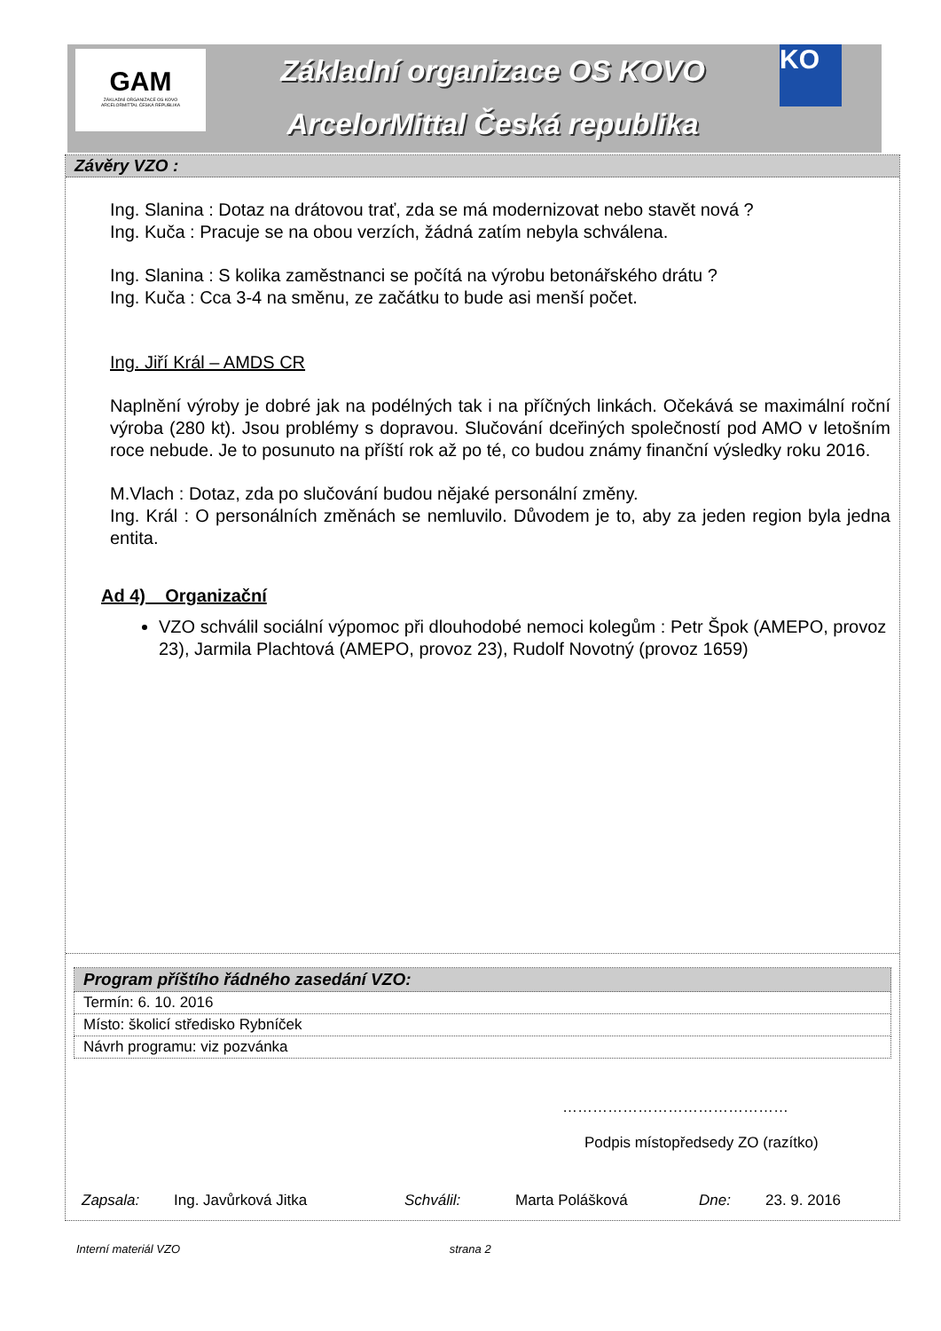GAM
ZÁKLADNÍ ORGANIZACE OS KOVO
ARCELORMITTAL ČESKÁ REPUBLIKA
Základní organizace OS KOVO
ArcelorMittal Česká republika
KO
Závěry VZO :
Ing. Slanina : Dotaz na drátovou trať, zda se má modernizovat nebo stavět nová ?
Ing. Kuča : Pracuje se na obou verzích, žádná zatím nebyla schválena.
Ing. Slanina : S kolika zaměstnanci se počítá na výrobu betonářského drátu ?
Ing. Kuča : Cca 3-4 na směnu, ze začátku to bude asi menší počet.
Ing. Jiří Král – AMDS CR
Naplnění výroby je dobré jak na podélných tak i na příčných linkách. Očekává se maximální roční výroba (280 kt). Jsou problémy s dopravou. Slučování dceřiných společností pod AMO v letošním roce nebude. Je to posunuto na příští rok až po té, co budou známy finanční výsledky roku 2016.
M.Vlach : Dotaz, zda po slučování budou nějaké personální změny.
Ing. Král : O personálních změnách se nemluvilo. Důvodem je to, aby za jeden region byla jedna entita.
Ad 4) Organizační
VZO schválil sociální výpomoc při dlouhodobé nemoci kolegům : Petr Špok (AMEPO, provoz 23), Jarmila Plachtová (AMEPO, provoz 23), Rudolf Novotný (provoz 1659)
| Program příštího řádného zasedání VZO: |
| --- |
| Termín: 6. 10. 2016 |
| Místo: školicí středisko Rybníček |
| Návrh programu: viz pozvánka |
………………………………………
Podpis místopředsedy ZO (razítko)
Zapsala: Ing. Javůrková Jitka Schválil: Marta Polášková Dne: 23. 9. 2016
Interní materiál VZO strana 2